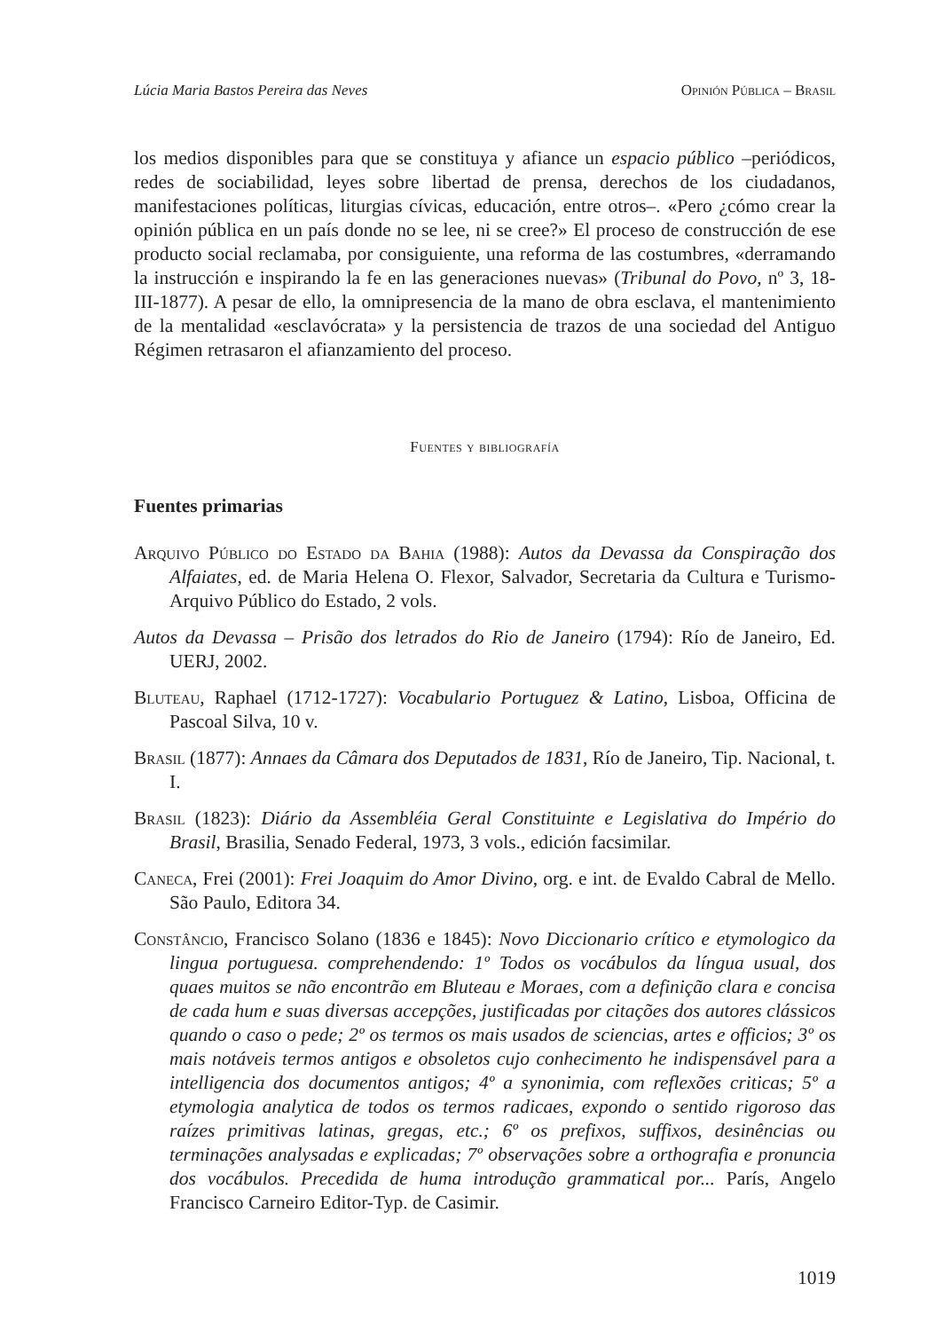Lúcia Maria Bastos Pereira das Neves Opinión Pública – Brasil
los medios disponibles para que se constituya y afiance un espacio público –periódicos, redes de sociabilidad, leyes sobre libertad de prensa, derechos de los ciudadanos, manifestaciones políticas, liturgias cívicas, educación, entre otros–. «Pero ¿cómo crear la opinión pública en un país donde no se lee, ni se cree?» El proceso de construcción de ese producto social reclamaba, por consiguiente, una reforma de las costumbres, «derramando la instrucción e inspirando la fe en las generaciones nuevas» (Tribunal do Povo, nº 3, 18-III-1877). A pesar de ello, la omnipresencia de la mano de obra esclava, el mantenimiento de la mentalidad «esclavócrata» y la persistencia de trazos de una sociedad del Antiguo Régimen retrasaron el afianzamiento del proceso.
Fuentes y bibliografía
Fuentes primarias
Arquivo Público do Estado da Bahia (1988): Autos da Devassa da Conspiração dos Alfaiates, ed. de Maria Helena O. Flexor, Salvador, Secretaria da Cultura e Turismo-Arquivo Público do Estado, 2 vols.
Autos da Devassa – Prisão dos letrados do Rio de Janeiro (1794): Río de Janeiro, Ed. UERJ, 2002.
Bluteau, Raphael (1712-1727): Vocabulario Portuguez & Latino, Lisboa, Officina de Pascoal Silva, 10 v.
Brasil (1877): Annaes da Câmara dos Deputados de 1831, Río de Janeiro, Tip. Nacional, t. I.
Brasil (1823): Diário da Assembléia Geral Constituinte e Legislativa do Império do Brasil, Brasilia, Senado Federal, 1973, 3 vols., edición facsimilar.
Caneca, Frei (2001): Frei Joaquim do Amor Divino, org. e int. de Evaldo Cabral de Mello. São Paulo, Editora 34.
Constâncio, Francisco Solano (1836 e 1845): Novo Diccionario crítico e etymologico da lingua portuguesa. comprehendendo: 1º Todos os vocábulos da língua usual, dos quaes muitos se não encontrão em Bluteau e Moraes, com a definição clara e concisa de cada hum e suas diversas accepções, justificadas por citações dos autores clássicos quando o caso o pede; 2º os termos os mais usados de sciencias, artes e officios; 3º os mais notáveis termos antigos e obsoletos cujo conhecimento he indispensável para a intelligencia dos documentos antigos; 4º a synonimia, com reflexões criticas; 5º a etymologia analytica de todos os termos radicaes, expondo o sentido rigoroso das raízes primitivas latinas, gregas, etc.; 6º os prefixos, suffixos, desinências ou terminações analysadas e explicadas; 7º observações sobre a orthografia e pronuncia dos vocábulos. Precedida de huma introdução grammatical por... París, Angelo Francisco Carneiro Editor-Typ. de Casimir.
1019